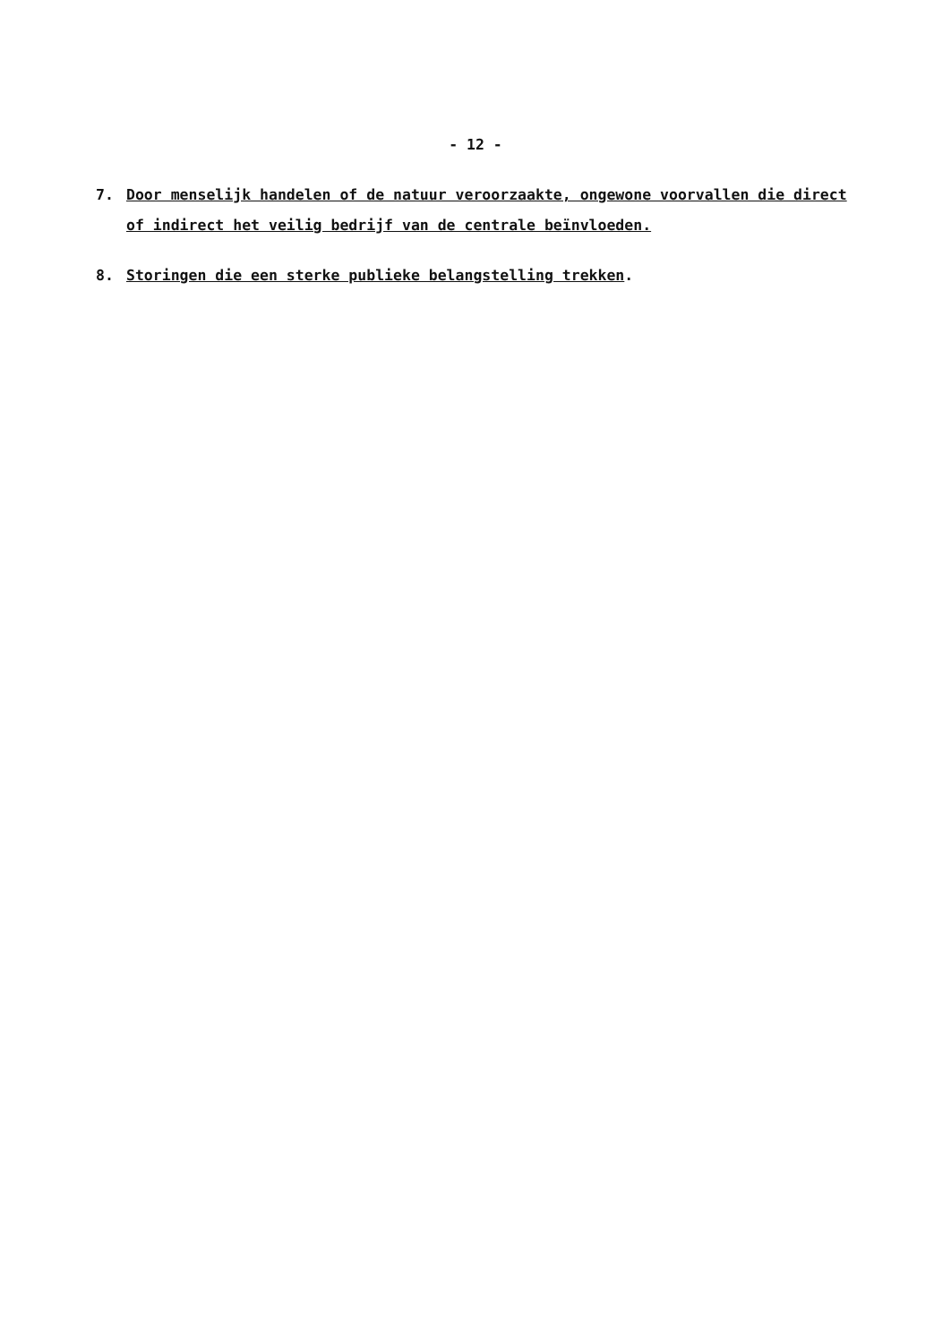- 12 -
7. Door menselijk handelen of de natuur veroorzaakte, ongewone voorvallen die direct of indirect het veilig bedrijf van de centrale beïnvloeden.
8. Storingen die een sterke publieke belangstelling trekken.